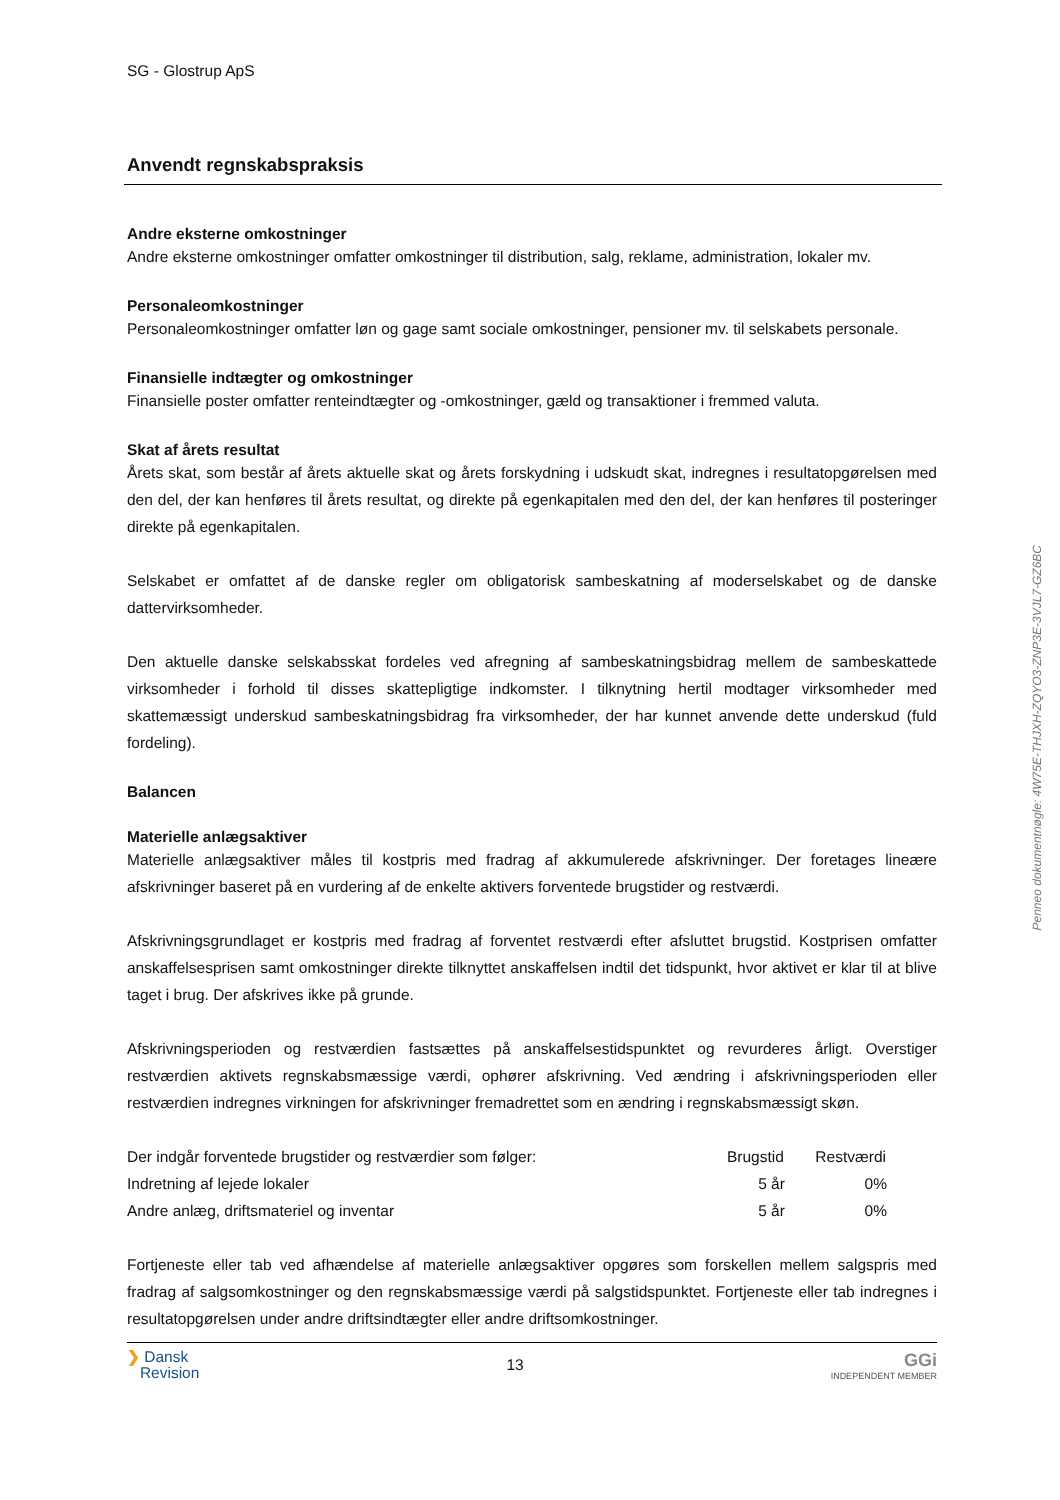SG - Glostrup ApS
Anvendt regnskabspraksis
Andre eksterne omkostninger
Andre eksterne omkostninger omfatter omkostninger til distribution, salg, reklame, administration, lokaler mv.
Personaleomkostninger
Personaleomkostninger omfatter løn og gage samt sociale omkostninger, pensioner mv. til selskabets personale.
Finansielle indtægter og omkostninger
Finansielle poster omfatter renteindtægter og -omkostninger, gæld og transaktioner i fremmed valuta.
Skat af årets resultat
Årets skat, som består af årets aktuelle skat og årets forskydning i udskudt skat, indregnes i resultatopgørelsen med den del, der kan henføres til årets resultat, og direkte på egenkapitalen med den del, der kan henføres til posteringer direkte på egenkapitalen.
Selskabet er omfattet af de danske regler om obligatorisk sambeskatning af moderselskabet og de danske dattervirksomheder.
Den aktuelle danske selskabsskat fordeles ved afregning af sambeskatningsbidrag mellem de sambeskattede virksomheder i forhold til disses skattepligtige indkomster. I tilknytning hertil modtager virksomheder med skattemæssigt underskud sambeskatningsbidrag fra virksomheder, der har kunnet anvende dette underskud (fuld fordeling).
Balancen
Materielle anlægsaktiver
Materielle anlægsaktiver måles til kostpris med fradrag af akkumulerede afskrivninger. Der foretages lineære afskrivninger baseret på en vurdering af de enkelte aktivers forventede brugstider og restværdi.
Afskrivningsgrundlaget er kostpris med fradrag af forventet restværdi efter afsluttet brugstid. Kostprisen omfatter anskaffelsesprisen samt omkostninger direkte tilknyttet anskaffelsen indtil det tidspunkt, hvor aktivet er klar til at blive taget i brug. Der afskrives ikke på grunde.
Afskrivningsperioden og restværdien fastsættes på anskaffelsestidspunktet og revurderes årligt. Overstiger restværdien aktivets regnskabsmæssige værdi, ophører afskrivning. Ved ændring i afskrivningsperioden eller restværdien indregnes virkningen for afskrivninger fremadrettet som en ændring i regnskabsmæssigt skøn.
| Der indgår forventede brugstider og restværdier som følger: | Brugstid | Restværdi |
| Indretning af lejede lokaler | 5 år | 0% |
| Andre anlæg, driftsmateriel og inventar | 5 år | 0% |
Fortjeneste eller tab ved afhændelse af materielle anlægsaktiver opgøres som forskellen mellem salgspris med fradrag af salgsomkostninger og den regnskabsmæssige værdi på salgstidspunktet. Fortjeneste eller tab indregnes i resultatopgørelsen under andre driftsindtægter eller andre driftsomkostninger.
❯ Dansk
Revision
13
GGi
INDEPENDENT MEMBER
Penneo dokumentnøgle: 4W75E-THJXH-ZQYO3-ZNP3E-3VJL7-GZ6BC